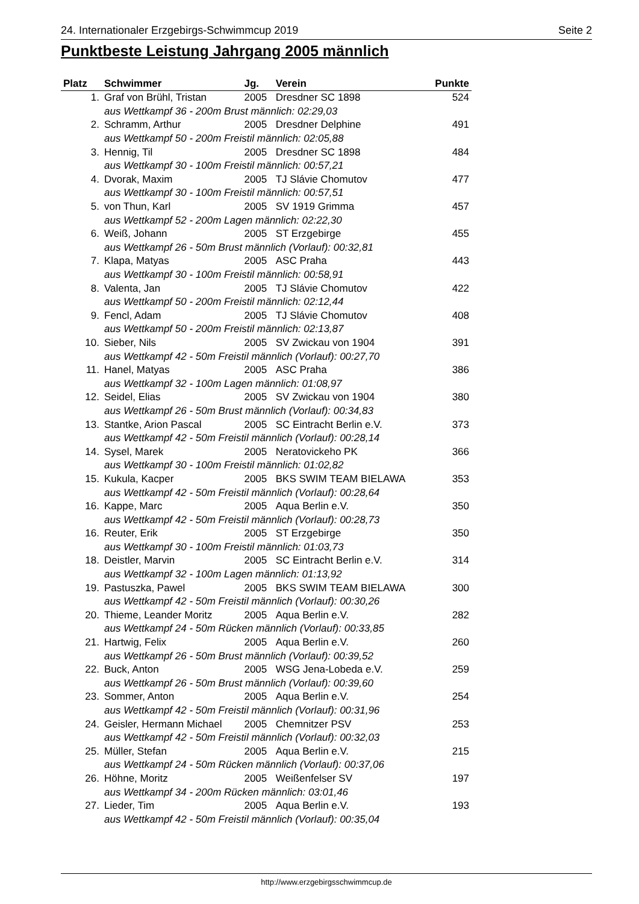24. Internationaler Erzgebirgs-Schwimmcup 2019 Seite 2
Punktbeste Leistung Jahrgang 2005 männlich
| Platz | Schwimmer | Jg. | Verein | Punkte |
| --- | --- | --- | --- | --- |
| 1. | Graf von Brühl, Tristan | 2005 | Dresdner SC 1898 | 524 |
| | aus Wettkampf 36 - 200m Brust männlich: 02:29,03 | | | |
| 2. | Schramm, Arthur | 2005 | Dresdner Delphine | 491 |
| | aus Wettkampf 50 - 200m Freistil männlich: 02:05,88 | | | |
| 3. | Hennig, Til | 2005 | Dresdner SC 1898 | 484 |
| | aus Wettkampf 30 - 100m Freistil männlich: 00:57,21 | | | |
| 4. | Dvorak, Maxim | 2005 | TJ Slávie Chomutov | 477 |
| | aus Wettkampf 30 - 100m Freistil männlich: 00:57,51 | | | |
| 5. | von Thun, Karl | 2005 | SV 1919 Grimma | 457 |
| | aus Wettkampf 52 - 200m Lagen männlich: 02:22,30 | | | |
| 6. | Weiß, Johann | 2005 | ST Erzgebirge | 455 |
| | aus Wettkampf 26 - 50m Brust männlich (Vorlauf): 00:32,81 | | | |
| 7. | Klapa, Matyas | 2005 | ASC Praha | 443 |
| | aus Wettkampf 30 - 100m Freistil männlich: 00:58,91 | | | |
| 8. | Valenta, Jan | 2005 | TJ Slávie Chomutov | 422 |
| | aus Wettkampf 50 - 200m Freistil männlich: 02:12,44 | | | |
| 9. | Fencl, Adam | 2005 | TJ Slávie Chomutov | 408 |
| | aus Wettkampf 50 - 200m Freistil männlich: 02:13,87 | | | |
| 10. | Sieber, Nils | 2005 | SV Zwickau von 1904 | 391 |
| | aus Wettkampf 42 - 50m Freistil männlich (Vorlauf): 00:27,70 | | | |
| 11. | Hanel, Matyas | 2005 | ASC Praha | 386 |
| | aus Wettkampf 32 - 100m Lagen männlich: 01:08,97 | | | |
| 12. | Seidel, Elias | 2005 | SV Zwickau von 1904 | 380 |
| | aus Wettkampf 26 - 50m Brust männlich (Vorlauf): 00:34,83 | | | |
| 13. | Stantke, Arion Pascal | 2005 | SC Eintracht Berlin e.V. | 373 |
| | aus Wettkampf 42 - 50m Freistil männlich (Vorlauf): 00:28,14 | | | |
| 14. | Sysel, Marek | 2005 | Neratovickeho PK | 366 |
| | aus Wettkampf 30 - 100m Freistil männlich: 01:02,82 | | | |
| 15. | Kukula, Kacper | 2005 | BKS SWIM TEAM BIELAWA | 353 |
| | aus Wettkampf 42 - 50m Freistil männlich (Vorlauf): 00:28,64 | | | |
| 16. | Kappe, Marc | 2005 | Aqua Berlin e.V. | 350 |
| | aus Wettkampf 42 - 50m Freistil männlich (Vorlauf): 00:28,73 | | | |
| 16. | Reuter, Erik | 2005 | ST Erzgebirge | 350 |
| | aus Wettkampf 30 - 100m Freistil männlich: 01:03,73 | | | |
| 18. | Deistler, Marvin | 2005 | SC Eintracht Berlin e.V. | 314 |
| | aus Wettkampf 32 - 100m Lagen männlich: 01:13,92 | | | |
| 19. | Pastuszka, Pawel | 2005 | BKS SWIM TEAM BIELAWA | 300 |
| | aus Wettkampf 42 - 50m Freistil männlich (Vorlauf): 00:30,26 | | | |
| 20. | Thieme, Leander Moritz | 2005 | Aqua Berlin e.V. | 282 |
| | aus Wettkampf 24 - 50m Rücken männlich (Vorlauf): 00:33,85 | | | |
| 21. | Hartwig, Felix | 2005 | Aqua Berlin e.V. | 260 |
| | aus Wettkampf 26 - 50m Brust männlich (Vorlauf): 00:39,52 | | | |
| 22. | Buck, Anton | 2005 | WSG Jena-Lobeda e.V. | 259 |
| | aus Wettkampf 26 - 50m Brust männlich (Vorlauf): 00:39,60 | | | |
| 23. | Sommer, Anton | 2005 | Aqua Berlin e.V. | 254 |
| | aus Wettkampf 42 - 50m Freistil männlich (Vorlauf): 00:31,96 | | | |
| 24. | Geisler, Hermann Michael | 2005 | Chemnitzer PSV | 253 |
| | aus Wettkampf 42 - 50m Freistil männlich (Vorlauf): 00:32,03 | | | |
| 25. | Müller, Stefan | 2005 | Aqua Berlin e.V. | 215 |
| | aus Wettkampf 24 - 50m Rücken männlich (Vorlauf): 00:37,06 | | | |
| 26. | Höhne, Moritz | 2005 | Weißenfelser SV | 197 |
| | aus Wettkampf 34 - 200m Rücken männlich: 03:01,46 | | | |
| 27. | Lieder, Tim | 2005 | Aqua Berlin e.V. | 193 |
| | aus Wettkampf 42 - 50m Freistil männlich (Vorlauf): 00:35,04 | | | |
http://www.erzgebirgsschwimmcup.de